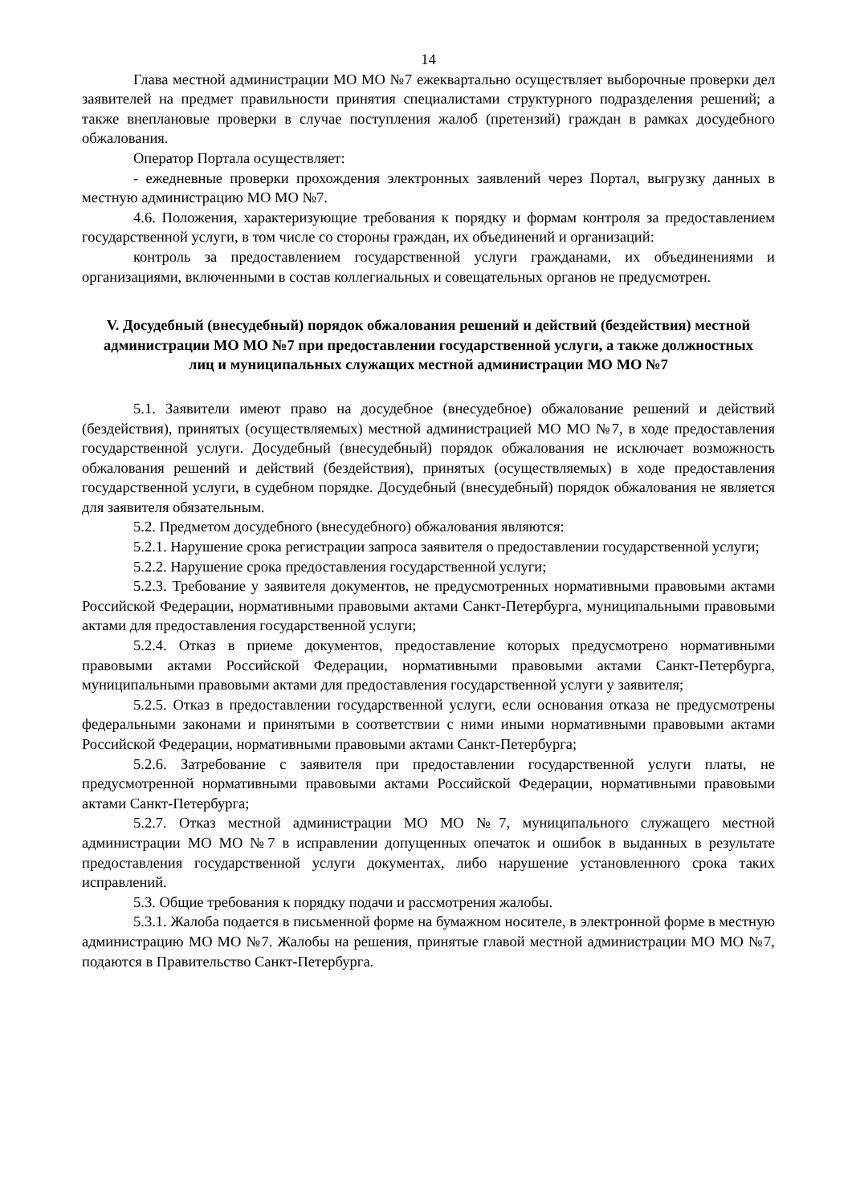14
Глава местной администрации МО МО №7 ежеквартально осуществляет выборочные проверки дел заявителей на предмет правильности принятия специалистами структурного подразделения решений; а также внеплановые проверки в случае поступления жалоб (претензий) граждан в рамках досудебного обжалования.
Оператор Портала осуществляет:
- ежедневные проверки прохождения электронных заявлений через Портал, выгрузку данных в местную администрацию МО МО №7.
4.6. Положения, характеризующие требования к порядку и формам контроля за предоставлением государственной услуги, в том числе со стороны граждан, их объединений и организаций:
контроль за предоставлением государственной услуги гражданами, их объединениями и организациями, включенными в состав коллегиальных и совещательных органов не предусмотрен.
V. Досудебный (внесудебный) порядок обжалования решений и действий (бездействия) местной администрации МО МО №7 при предоставлении государственной услуги, а также должностных лиц и муниципальных служащих местной администрации МО МО №7
5.1. Заявители имеют право на досудебное (внесудебное) обжалование решений и действий (бездействия), принятых (осуществляемых) местной администрацией МО МО №7, в ходе предоставления государственной услуги. Досудебный (внесудебный) порядок обжалования не исключает возможность обжалования решений и действий (бездействия), принятых (осуществляемых) в ходе предоставления государственной услуги, в судебном порядке. Досудебный (внесудебный) порядок обжалования не является для заявителя обязательным.
5.2. Предметом досудебного (внесудебного) обжалования являются:
5.2.1. Нарушение срока регистрации запроса заявителя о предоставлении государственной услуги;
5.2.2. Нарушение срока предоставления государственной услуги;
5.2.3. Требование у заявителя документов, не предусмотренных нормативными правовыми актами Российской Федерации, нормативными правовыми актами Санкт-Петербурга, муниципальными правовыми актами для предоставления государственной услуги;
5.2.4. Отказ в приеме документов, предоставление которых предусмотрено нормативными правовыми актами Российской Федерации, нормативными правовыми актами Санкт-Петербурга, муниципальными правовыми актами для предоставления государственной услуги у заявителя;
5.2.5. Отказ в предоставлении государственной услуги, если основания отказа не предусмотрены федеральными законами и принятыми в соответствии с ними иными нормативными правовыми актами Российской Федерации, нормативными правовыми актами Санкт-Петербурга;
5.2.6. Затребование с заявителя при предоставлении государственной услуги платы, не предусмотренной нормативными правовыми актами Российской Федерации, нормативными правовыми актами Санкт-Петербурга;
5.2.7. Отказ местной администрации МО МО №7, муниципального служащего местной администрации МО МО №7 в исправлении допущенных опечаток и ошибок в выданных в результате предоставления государственной услуги документах, либо нарушение установленного срока таких исправлений.
5.3. Общие требования к порядку подачи и рассмотрения жалобы.
5.3.1. Жалоба подается в письменной форме на бумажном носителе, в электронной форме в местную администрацию МО МО №7. Жалобы на решения, принятые главой местной администрации МО МО №7, подаются в Правительство Санкт-Петербурга.